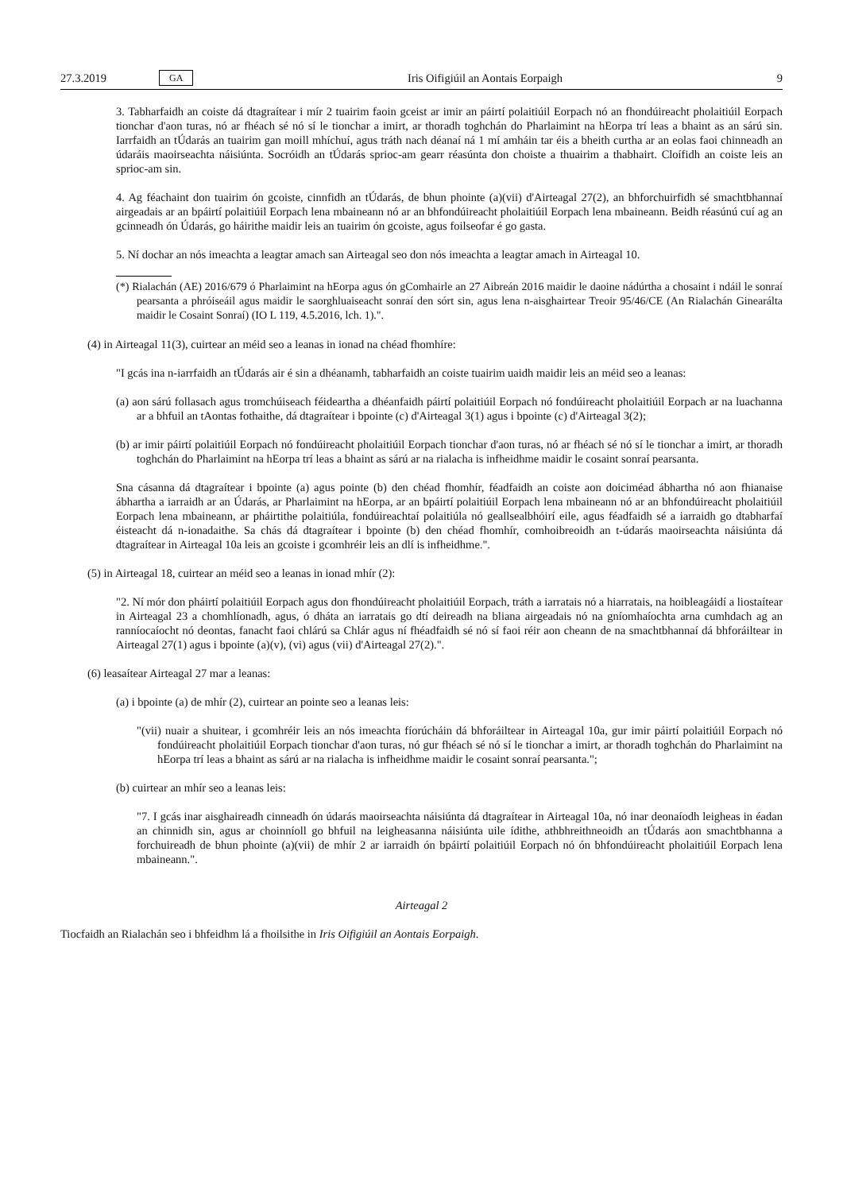27.3.2019 GA Iris Oifigiúil an Aontais Eorpaigh 9
3. Tabharfaidh an coiste dá dtagraítear i mír 2 tuairim faoin gceist ar imir an páirtí polaitiúil Eorpach nó an fhondúireacht pholaitiúil Eorpach tionchar d'aon turas, nó ar fhéach sé nó sí le tionchar a imirt, ar thoradh toghchán do Pharlaimint na hEorpa trí leas a bhaint as an sárú sin. Iarrfaidh an tÚdarás an tuairim gan moill mhíchuí, agus tráth nach déanaí ná 1 mí amháin tar éis a bheith curtha ar an eolas faoi chinneadh an údaráis maoirseachta náisiúnta. Socróidh an tÚdarás sprioc-am gearr réasúnta don choiste a thuairim a thabhairt. Cloífidh an coiste leis an sprioc-am sin.
4. Ag féachaint don tuairim ón gcoiste, cinnfidh an tÚdarás, de bhun phointe (a)(vii) d'Airteagal 27(2), an bhforchuirfidh sé smachtbhannaí airgeadais ar an bpáirtí polaitiúil Eorpach lena mbaineann nó ar an bhfondúireacht pholaitiúil Eorpach lena mbaineann. Beidh réasúnú cuí ag an gcinneadh ón Údarás, go háirithe maidir leis an tuairim ón gcoiste, agus foilseofar é go gasta.
5. Ní dochar an nós imeachta a leagtar amach san Airteagal seo don nós imeachta a leagtar amach in Airteagal 10.
(*) Rialachán (AE) 2016/679 ó Pharlaimint na hEorpa agus ón gComhairle an 27 Aibreán 2016 maidir le daoine nádúrtha a chosaint i ndáil le sonraí pearsanta a phróiseáil agus maidir le saorghluaiseacht sonraí den sórt sin, agus lena n-aisghairtear Treoir 95/46/CE (An Rialachán Ginearálta maidir le Cosaint Sonraí) (IO L 119, 4.5.2016, lch. 1).".
(4) in Airteagal 11(3), cuirtear an méid seo a leanas in ionad na chéad fhomhíre:
"I gcás ina n-iarrfaidh an tÚdarás air é sin a dhéanamh, tabharfaidh an coiste tuairim uaidh maidir leis an méid seo a leanas:
(a) aon sárú follasach agus tromchúiseach féideartha a dhéanfaidh páirtí polaitiúil Eorpach nó fondúireacht pholaitiúil Eorpach ar na luachanna ar a bhfuil an tAontas fothaithe, dá dtagraítear i bpointe (c) d'Airteagal 3(1) agus i bpointe (c) d'Airteagal 3(2);
(b) ar imir páirtí polaitiúil Eorpach nó fondúireacht pholaitiúil Eorpach tionchar d'aon turas, nó ar fhéach sé nó sí le tionchar a imirt, ar thoradh toghchán do Pharlaimint na hEorpa trí leas a bhaint as sárú ar na rialacha is infheidhme maidir le cosaint sonraí pearsanta.
Sna cásanna dá dtagraítear i bpointe (a) agus pointe (b) den chéad fhomhír, féadfaidh an coiste aon doiciméad ábhartha nó aon fhianaise ábhartha a iarraidh ar an Údarás, ar Pharlaimint na hEorpa, ar an bpáirtí polaitiúil Eorpach lena mbaineann nó ar an bhfondúireacht pholaitiúil Eorpach lena mbaineann, ar pháirtithe polaitiúla, fondúireachtaí polaitiúla nó geallsealbhóirí eile, agus féadfaidh sé a iarraidh go dtabharfaí éisteacht dá n-ionadaithe. Sa chás dá dtagraítear i bpointe (b) den chéad fhomhír, comhoibreoidh an t-údarás maoirseachta náisiúnta dá dtagraítear in Airteagal 10a leis an gcoiste i gcomhréir leis an dlí is infheidhme.".
(5) in Airteagal 18, cuirtear an méid seo a leanas in ionad mhír (2):
"2. Ní mór don pháirtí polaitiúil Eorpach agus don fhondúireacht pholaitiúil Eorpach, tráth a iarratais nó a hiarratais, na hoibleagáidí a liostaítear in Airteagal 23 a chomhlíonadh, agus, ó dháta an iarratais go dtí deireadh na bliana airgeadais nó na gníomhaíochta arna cumhdach ag an ranníocaíocht nó deontas, fanacht faoi chlárú sa Chlár agus ní fhéadfaidh sé nó sí faoi réir aon cheann de na smachtbhannaí dá bhforáiltear in Airteagal 27(1) agus i bpointe (a)(v), (vi) agus (vii) d'Airteagal 27(2).".
(6) leasaítear Airteagal 27 mar a leanas:
(a) i bpointe (a) de mhír (2), cuirtear an pointe seo a leanas leis:
"(vii) nuair a shuitear, i gcomhréir leis an nós imeachta fíorúcháin dá bhforáiltear in Airteagal 10a, gur imir páirtí polaitiúil Eorpach nó fondúireacht pholaitiúil Eorpach tionchar d'aon turas, nó gur fhéach sé nó sí le tionchar a imirt, ar thoradh toghchán do Pharlaimint na hEorpa trí leas a bhaint as sárú ar na rialacha is infheidhme maidir le cosaint sonraí pearsanta.";
(b) cuirtear an mhír seo a leanas leis:
"7. I gcás inar aisghaireadh cinneadh ón údarás maoirseachta náisiúnta dá dtagraítear in Airteagal 10a, nó inar deonaíodh leigheas in éadan an chinnidh sin, agus ar choinníoll go bhfuil na leigheasanna náisiúnta uile ídithe, athbhreithneoidh an tÚdarás aon smachtbhanna a forchuireadh de bhun phointe (a)(vii) de mhír 2 ar iarraidh ón bpáirtí polaitiúil Eorpach nó ón bhfondúireacht pholaitiúil Eorpach lena mbaineann.".
Airteagal 2
Tiocfaidh an Rialachán seo i bhfeidhm lá a fhoilsithe in Iris Oifigiúil an Aontais Eorpaigh.